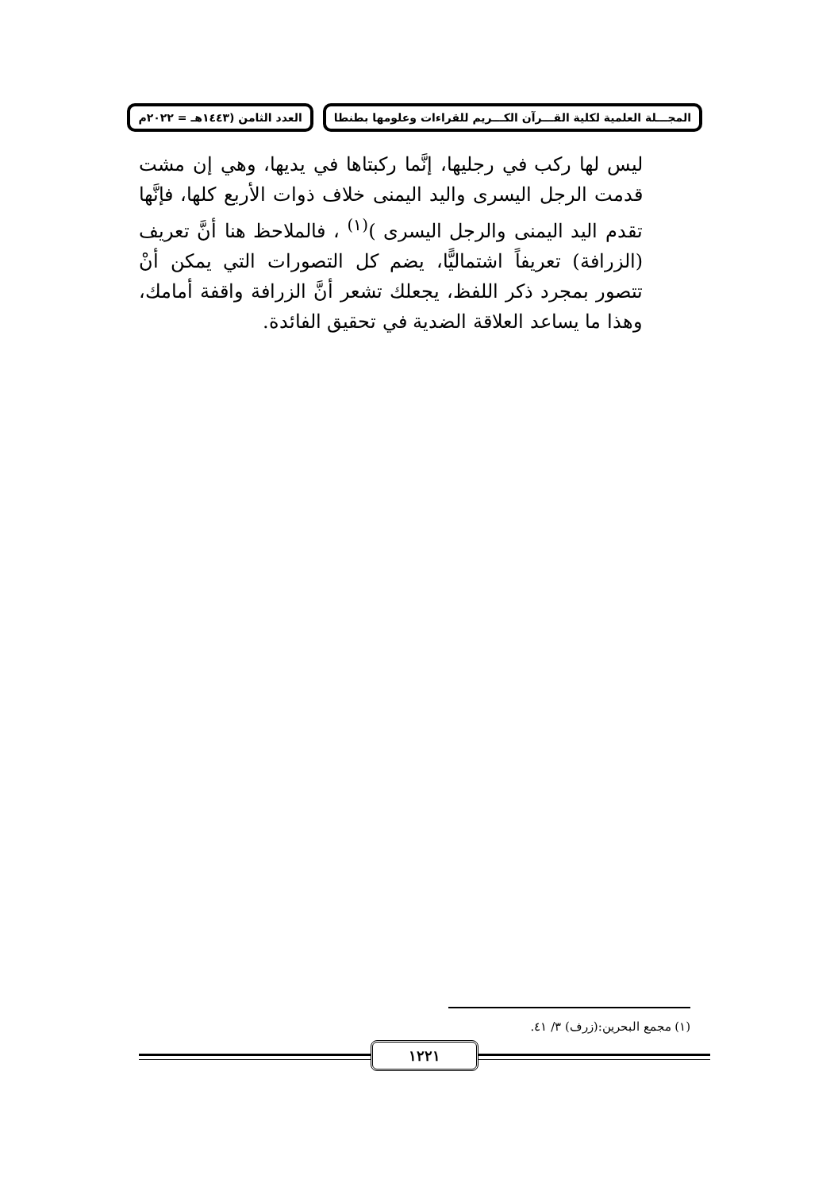المجـــلة العلمية لكلية القـــرآن الكـــريم للقراءات وعلومها بطنطا العدد الثامن (١٤٤٣هـ = ٢٠٢٢م
ليس لها ركب في رجليها، إنَّما ركبتاها في يديها، وهي إن مشت قدمت الرجل اليسرى واليد اليمنى خلاف ذوات الأربع كلها، فإنَّها تقدم اليد اليمنى والرجل اليسرى )<sup>(١)</sup> ، فالملاحظ هنا أنَّ تعريف (الزرافة) تعريفاً اشتماليًّا، يضم كل التصورات التي يمكن أنْ تتصور بمجرد ذكر اللفظ، يجعلك تشعر أنَّ الزرافة واقفة أمامك، وهذا ما يساعد العلاقة الضدية في تحقيق الفائدة.
(١) مجمع البحرين:(زرف) ٣/ ٤١.
١٢٢١